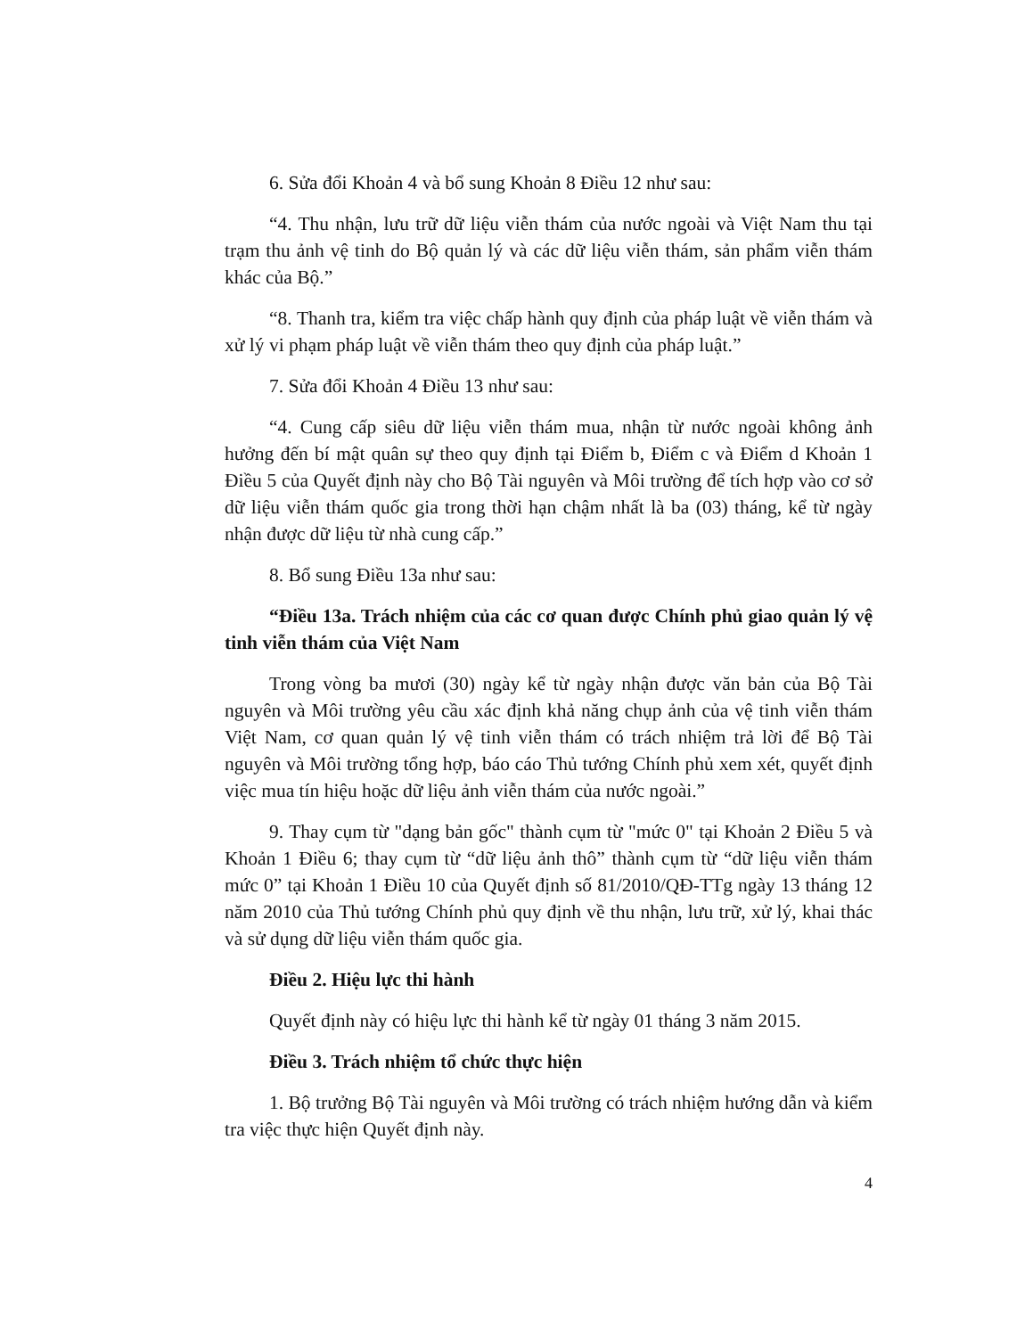6. Sửa đổi Khoản 4 và bổ sung Khoản 8 Điều 12 như sau:
“4. Thu nhận, lưu trữ dữ liệu viễn thám của nước ngoài và Việt Nam thu tại trạm thu ảnh vệ tinh do Bộ quản lý và các dữ liệu viễn thám, sản phẩm viễn thám khác của Bộ.”
“8. Thanh tra, kiểm tra việc chấp hành quy định của pháp luật về viễn thám và xử lý vi phạm pháp luật về viễn thám theo quy định của pháp luật.”
7. Sửa đổi Khoản 4 Điều 13 như sau:
“4. Cung cấp siêu dữ liệu viễn thám mua, nhận từ nước ngoài không ảnh hưởng đến bí mật quân sự theo quy định tại Điểm b, Điểm c và Điểm d Khoản 1 Điều 5 của Quyết định này cho Bộ Tài nguyên và Môi trường để tích hợp vào cơ sở dữ liệu viễn thám quốc gia trong thời hạn chậm nhất là ba (03) tháng, kể từ ngày nhận được dữ liệu từ nhà cung cấp.”
8. Bổ sung Điều 13a như sau:
“Điều 13a. Trách nhiệm của các cơ quan được Chính phủ giao quản lý vệ tinh viễn thám của Việt Nam
Trong vòng ba mươi (30) ngày kể từ ngày nhận được văn bản của Bộ Tài nguyên và Môi trường yêu cầu xác định khả năng chụp ảnh của vệ tinh viễn thám Việt Nam, cơ quan quản lý vệ tinh viễn thám có trách nhiệm trả lời để Bộ Tài nguyên và Môi trường tổng hợp, báo cáo Thủ tướng Chính phủ xem xét, quyết định việc mua tín hiệu hoặc dữ liệu ảnh viễn thám của nước ngoài.”
9. Thay cụm từ "dạng bản gốc" thành cụm từ "mức 0" tại Khoản 2 Điều 5 và Khoản 1 Điều 6; thay cụm từ “dữ liệu ảnh thô” thành cụm từ “dữ liệu viễn thám mức 0” tại Khoản 1 Điều 10 của Quyết định số 81/2010/QĐ-TTg ngày 13 tháng 12 năm 2010 của Thủ tướng Chính phủ quy định về thu nhận, lưu trữ, xử lý, khai thác và sử dụng dữ liệu viễn thám quốc gia.
Điều 2. Hiệu lực thi hành
Quyết định này có hiệu lực thi hành kể từ ngày 01 tháng 3 năm 2015.
Điều 3. Trách nhiệm tổ chức thực hiện
1. Bộ trưởng Bộ Tài nguyên và Môi trường có trách nhiệm hướng dẫn và kiểm tra việc thực hiện Quyết định này.
4